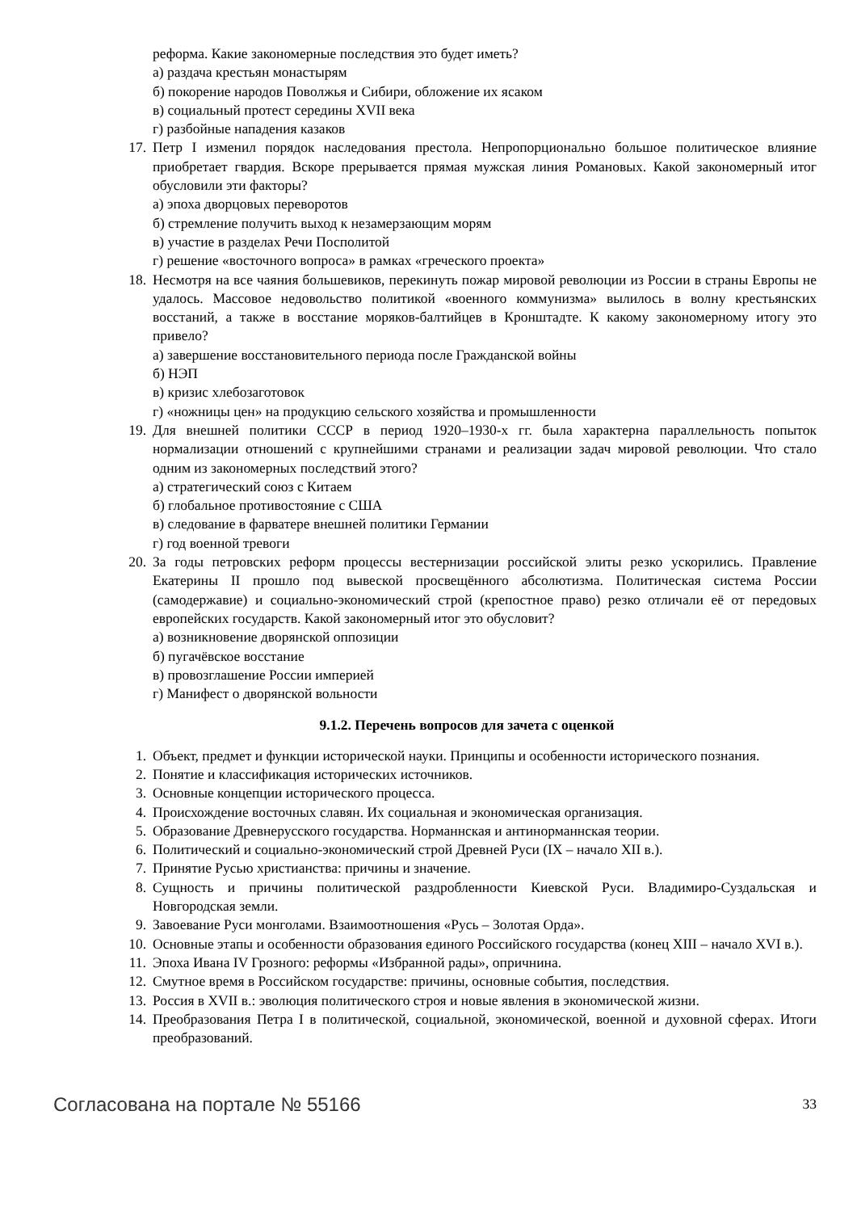реформа. Какие закономерные последствия это будет иметь?
а) раздача крестьян монастырям
б) покорение народов Поволжья и Сибири, обложение их ясаком
в) социальный протест середины XVII века
г) разбойные нападения казаков
17. Петр I изменил порядок наследования престола. Непропорционально большое политическое влияние приобретает гвардия. Вскоре прерывается прямая мужская линия Романовых. Какой закономерный итог обусловили эти факторы?
а) эпоха дворцовых переворотов
б) стремление получить выход к незамерзающим морям
в) участие в разделах Речи Посполитой
г) решение «восточного вопроса» в рамках «греческого проекта»
18. Несмотря на все чаяния большевиков, перекинуть пожар мировой революции из России в страны Европы не удалось. Массовое недовольство политикой «военного коммунизма» вылилось в волну крестьянских восстаний, а также в восстание моряков-балтийцев в Кронштадте. К какому закономерному итогу это привело?
а) завершение восстановительного периода после Гражданской войны
б) НЭП
в) кризис хлебозаготовок
г) «ножницы цен» на продукцию сельского хозяйства и промышленности
19. Для внешней политики СССР в период 1920–1930-х гг. была характерна параллельность попыток нормализации отношений с крупнейшими странами и реализации задач мировой революции. Что стало одним из закономерных последствий этого?
а) стратегический союз с Китаем
б) глобальное противостояние с США
в) следование в фарватере внешней политики Германии
г) год военной тревоги
20. За годы петровских реформ процессы вестернизации российской элиты резко ускорились. Правление Екатерины II прошло под вывеской просвещённого абсолютизма. Политическая система России (самодержавие) и социально-экономический строй (крепостное право) резко отличали её от передовых европейских государств. Какой закономерный итог это обусловит?
а) возникновение дворянской оппозиции
б) пугачёвское восстание
в) провозглашение России империей
г) Манифест о дворянской вольности
9.1.2. Перечень вопросов для зачета с оценкой
1. Объект, предмет и функции исторической науки. Принципы и особенности исторического познания.
2. Понятие и классификация исторических источников.
3. Основные концепции исторического процесса.
4. Происхождение восточных славян. Их социальная и экономическая организация.
5. Образование Древнерусского государства. Норманнская и антинорманнская теории.
6. Политический и социально-экономический строй Древней Руси (IX – начало XII в.).
7. Принятие Русью христианства: причины и значение.
8. Сущность и причины политической раздробленности Киевской Руси. Владимиро-Суздальская и Новгородская земли.
9. Завоевание Руси монголами. Взаимоотношения «Русь – Золотая Орда».
10. Основные этапы и особенности образования единого Российского государства (конец XIII – начало XVI в.).
11. Эпоха Ивана IV Грозного: реформы «Избранной рады», опричнина.
12. Смутное время в Российском государстве: причины, основные события, последствия.
13. Россия в XVII в.: эволюция политического строя и новые явления в экономической жизни.
14. Преобразования Петра I в политической, социальной, экономической, военной и духовной сферах. Итоги преобразований.
Согласована на портале № 55166 33